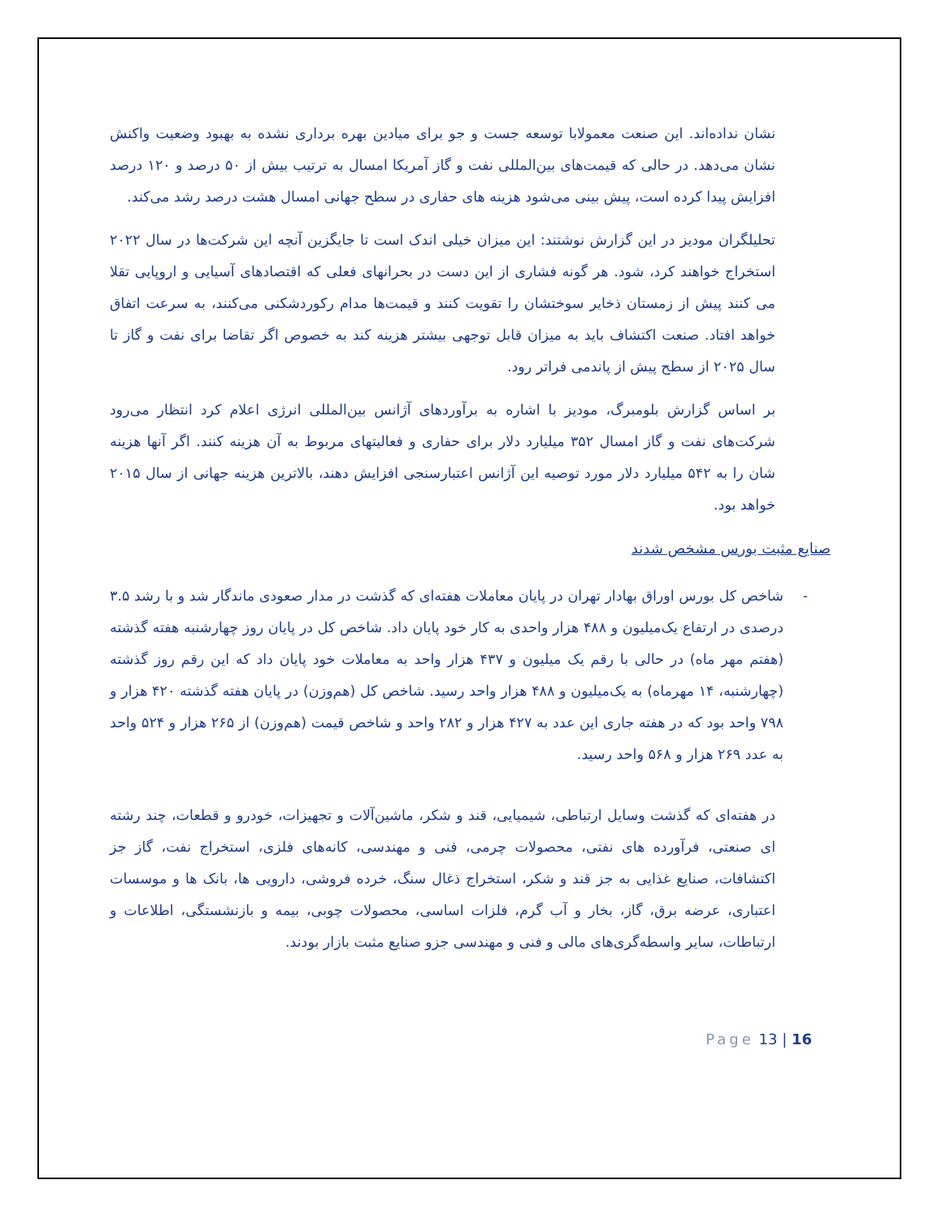نشان نداده‌اند. این صنعت معمولابا توسعه جست و جو برای میادین بهره برداری نشده به بهبود وضعیت واکنش نشان می‌دهد. در حالی که قیمت‌های بین‌المللی نفت و گاز آمریکا امسال به ترتیب بیش از ۵۰ درصد و ۱۲۰ درصد افزایش پیدا کرده است، پیش بینی می‌شود هزینه های حفاری در سطح جهانی امسال هشت درصد رشد می‌کند.
تحلیلگران مودیز در این گزارش نوشتند: این میزان خیلی اندک است تا جایگزین آنچه این شرکت‌ها در سال ۲۰۲۲ استخراج خواهند کرد، شود. هر گونه فشاری از این دست در بحرانهای فعلی که اقتصادهای آسیایی و اروپایی تقلا می کنند پیش از زمستان ذخایر سوختشان را تقویت کنند و قیمت‌ها مدام رکوردشکنی می‌کنند، به سرعت اتفاق خواهد افتاد. صنعت اکتشاف باید به میزان قابل توجهی بیشتر هزینه کند به خصوص اگر تقاضا برای نفت و گاز تا سال ۲۰۲۵ از سطح پیش از پاندمی فراتر رود.
بر اساس گزارش بلومبرگ، مودیز با اشاره به برآوردهای آژانس بین‌المللی انرژی اعلام کرد انتظار می‌رود شرکت‌های نفت و گاز امسال ۳۵۲ میلیارد دلار برای حفاری و فعالیتهای مربوط به آن هزینه کنند. اگر آنها هزینه شان را به ۵۴۲ میلیارد دلار مورد توصیه این آژانس اعتبارسنجی افزایش دهند، بالاترین هزینه جهانی از سال ۲۰۱۵ خواهد بود.
صنایع مثبت بورس مشخص شدند
- شاخص کل بورس اوراق بهادار تهران در پایان معاملات هفته‌ای که گذشت در مدار صعودی ماندگار شد و با رشد ۳.۵ درصدی در ارتفاع یک‌میلیون و ۴۸۸ هزار واحدی به کار خود پایان داد. شاخص کل در پایان روز چهارشنبه هفته گذشته (هفتم مهر ماه) در حالی با رقم یک میلیون و ۴۳۷ هزار واحد به معاملات خود پایان داد که این رقم روز گذشته (چهارشنبه، ۱۴ مهرماه) به یک‌میلیون و ۴۸۸ هزار واحد رسید. شاخص کل (هم‌وزن) در پایان هفته گذشته ۴۲۰ هزار و ۷۹۸ واحد بود که در هفته جاری این عدد به ۴۲۷ هزار و ۲۸۲ واحد و شاخص قیمت (هم‌وزن) از ۲۶۵ هزار و ۵۲۴ واحد به عدد ۲۶۹ هزار و ۵۶۸ واحد رسید.
در هفته‌ای که گذشت وسایل ارتباطی، شیمیایی، قند و شکر، ماشین‌آلات و تجهیزات، خودرو و قطعات، چند رشته ای صنعتی، فرآورده های نفتی، محصولات چرمی، فنی و مهندسی، کانه‌های فلزی، استخراج نفت، گاز جز اکتشافات، صنایع غذایی به جز قند و شکر، استخراج ذغال سنگ، خرده فروشی، دارویی ها، بانک ها و موسسات اعتباری، عرضه برق، گاز، بخار و آب گرم، فلزات اساسی، محصولات چوبی، بیمه و بازنشستگی، اطلاعات و ارتباطات، سایر واسطه‌گری‌های مالی و فنی و مهندسی جزو صنایع مثبت بازار بودند.
Page 13 | 16